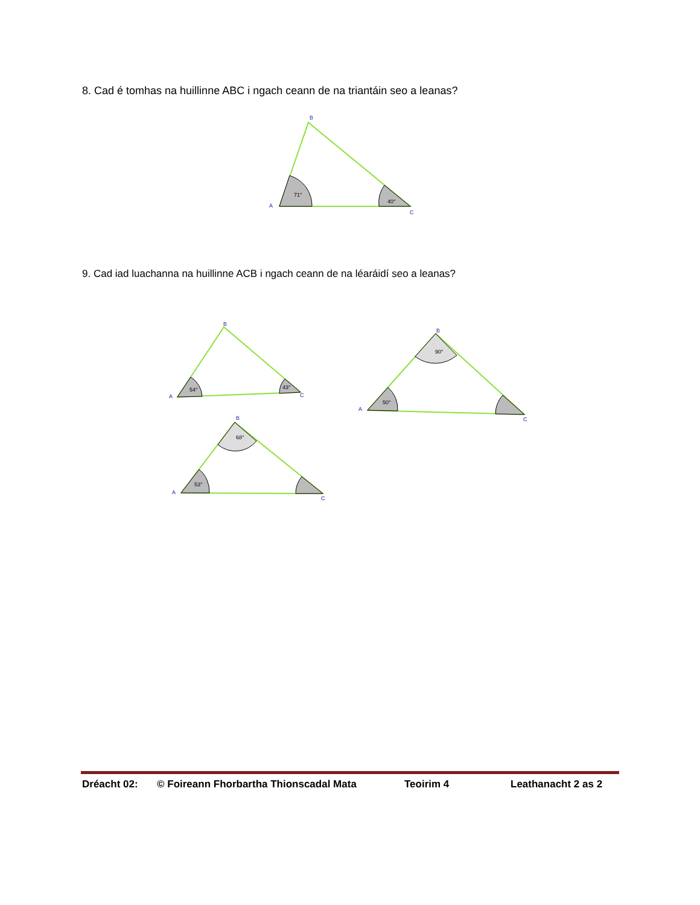8. Cad é tomhas na huillinne ABC i ngach ceann de na triantáin seo a leanas?
9. Cad iad luachanna na huillinne ACB i ngach ceann de na léaráidí seo a leanas?
71°
40°
54°
43°
90°
50°
68°
53°
A
B
C
A
B
C
A
B
C
A
B
C
Dréacht 02: © Foireann Fhorbartha Thionscadal Mata Teoirim 4 Leathanacht 2 as 2